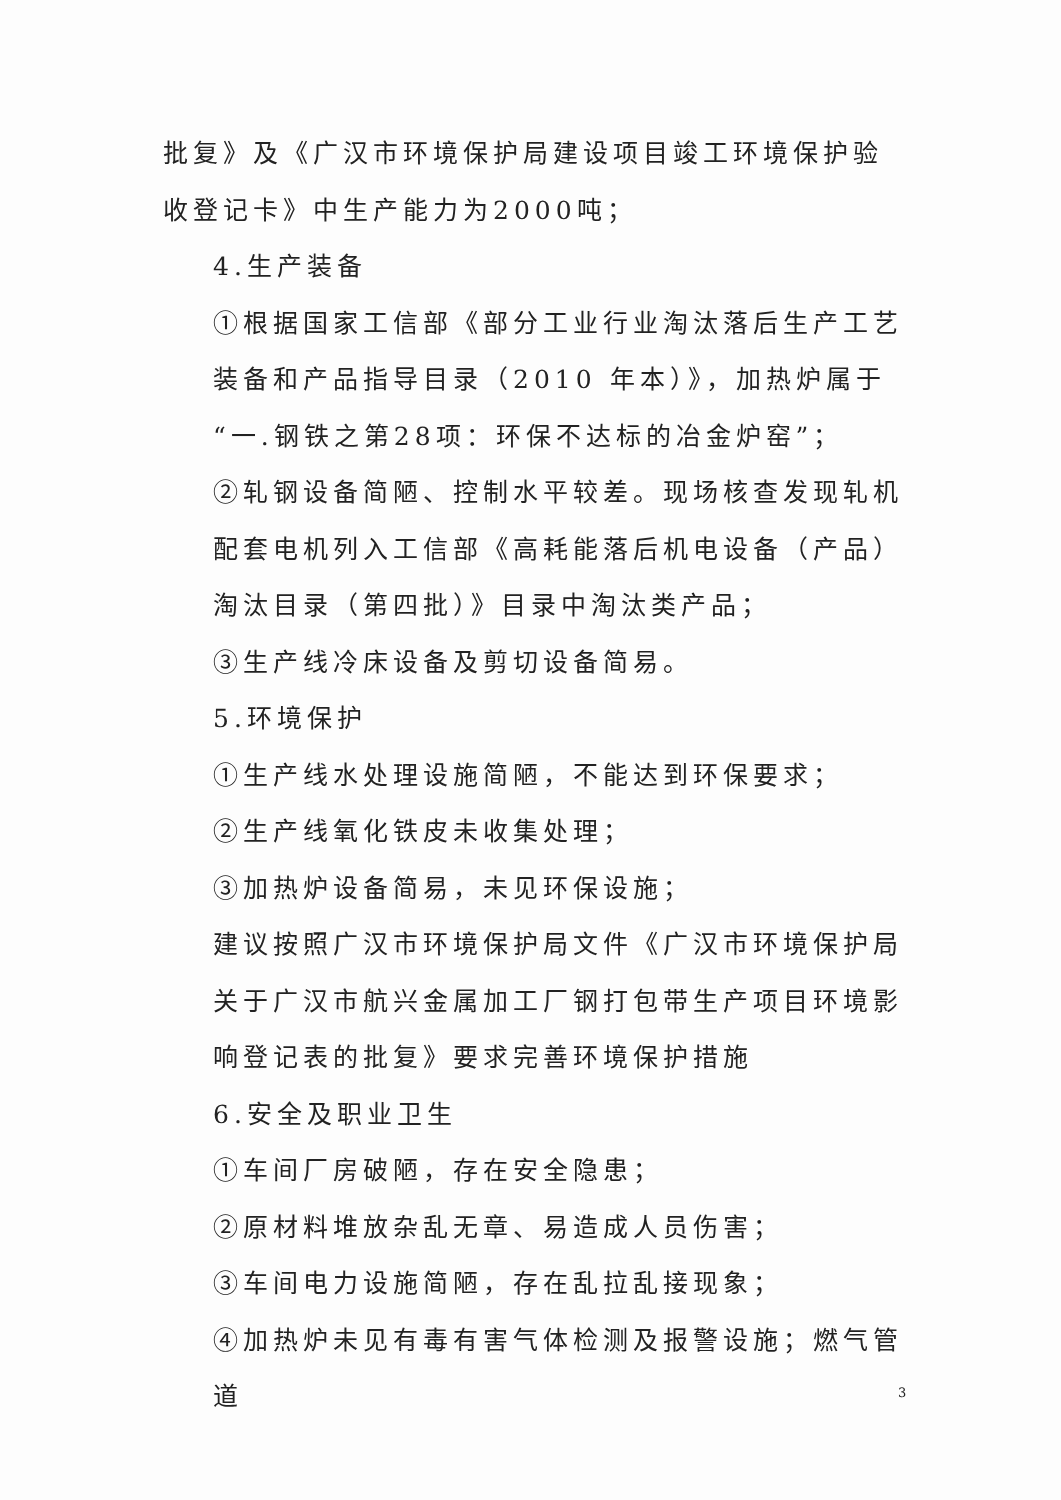批复》及《广汉市环境保护局建设项目竣工环境保护验收登记卡》中生产能力为2000吨；
4.生产装备
①根据国家工信部《部分工业行业淘汰落后生产工艺装备和产品指导目录（2010 年本）》，加热炉属于“一.钢铁之第28项：环保不达标的冶金炉窑”；
②轧钢设备简陋、控制水平较差。现场核查发现轧机配套电机列入工信部《高耗能落后机电设备（产品）淘汰目录（第四批）》目录中淘汰类产品；
③生产线冷床设备及剪切设备简易。
5.环境保护
①生产线水处理设施简陋，不能达到环保要求；
②生产线氧化铁皮未收集处理；
③加热炉设备简易，未见环保设施；
建议按照广汉市环境保护局文件《广汉市环境保护局关于广汉市航兴金属加工厂钢打包带生产项目环境影响登记表的批复》要求完善环境保护措施
6.安全及职业卫生
①车间厂房破陋，存在安全隐患；
②原材料堆放杂乱无章、易造成人员伤害；
③车间电力设施简陋，存在乱拉乱接现象；
④加热炉未见有毒有害气体检测及报警设施；燃气管道
3